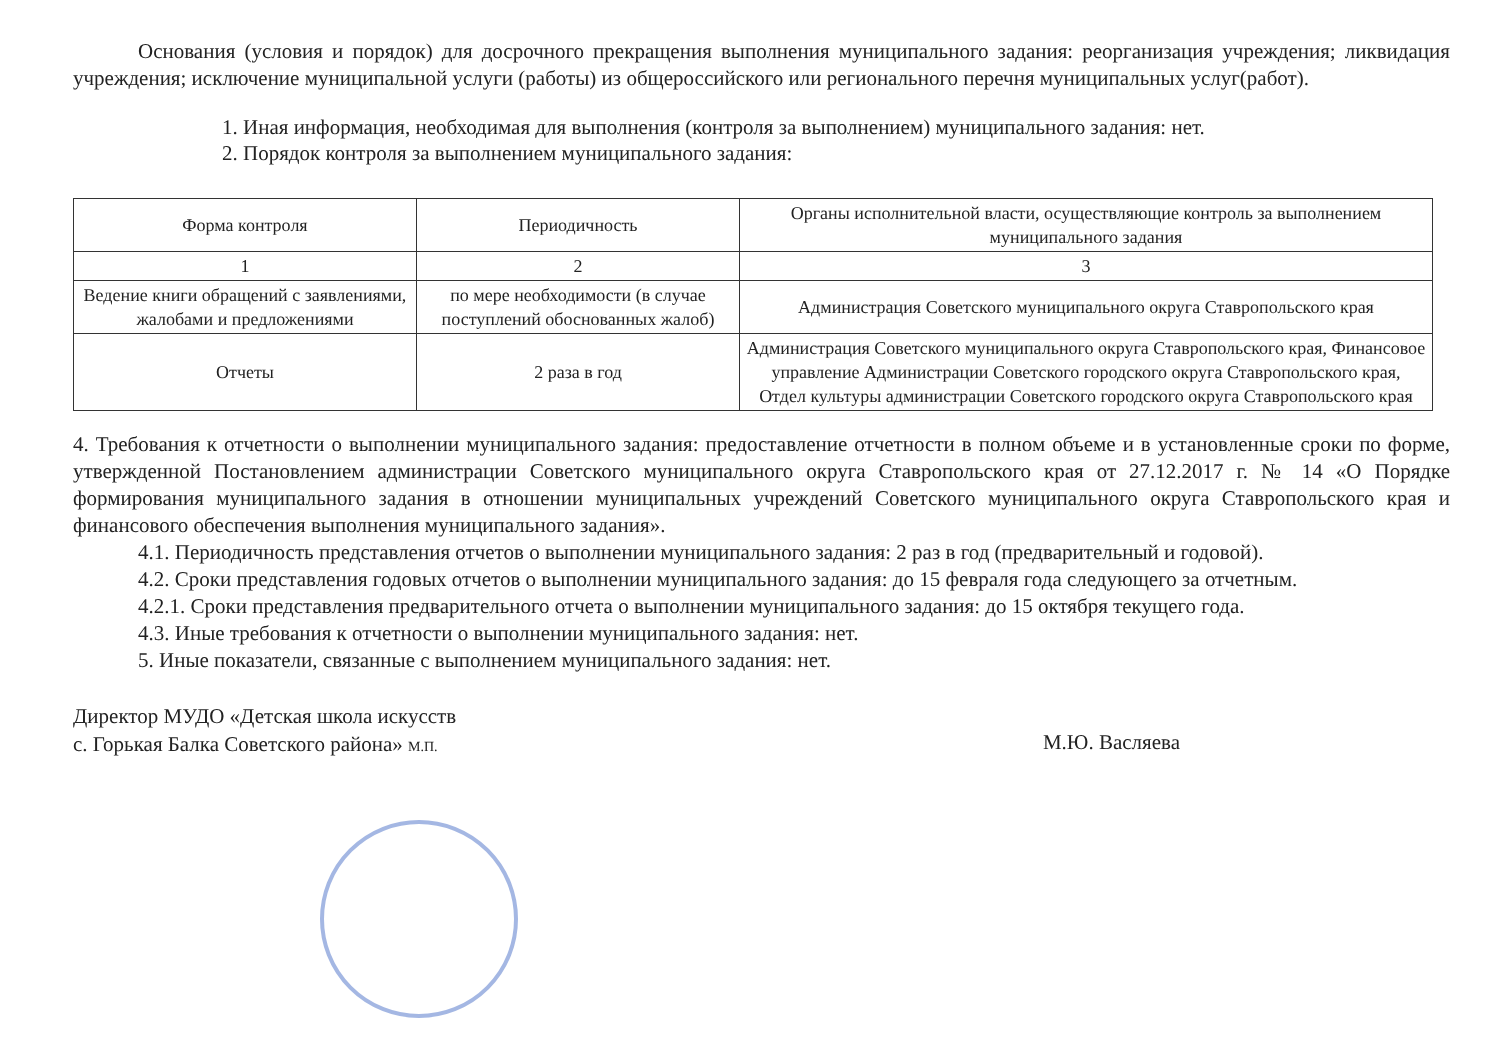Основания (условия и порядок) для досрочного прекращения выполнения муниципального задания: реорганизация учреждения; ликвидация учреждения; исключение муниципальной услуги (работы) из общероссийского или регионального перечня муниципальных услуг(работ).
1. Иная информация, необходимая для выполнения (контроля за выполнением) муниципального задания: нет.
2. Порядок контроля за выполнением муниципального задания:
| Форма контроля | Периодичность | Органы исполнительной власти, осуществляющие контроль за выполнением муниципального задания |
| 1 | 2 | 3 |
| Ведение книги обращений с заявлениями, жалобами и предложениями | по мере необходимости (в случае поступлений обоснованных жалоб) | Администрация Советского муниципального округа Ставропольского края |
| Отчеты | 2 раза в год | Администрация Советского муниципального округа Ставропольского края, Финансовое управление Администрации Советского городского округа Ставропольского края, Отдел культуры администрации Советского городского округа Ставропольского края |
4. Требования к отчетности о выполнении муниципального задания: предоставление отчетности в полном объеме и в установленные сроки по форме, утвержденной Постановлением администрации Советского муниципального округа Ставропольского края от 27.12.2017 г. № 14 «О Порядке формирования муниципального задания в отношении муниципальных учреждений Советского муниципального округа Ставропольского края и финансового обеспечения выполнения муниципального задания».
4.1. Периодичность представления отчетов о выполнении муниципального задания: 2 раз в год (предварительный и годовой).
4.2. Сроки представления годовых отчетов о выполнении муниципального задания: до 15 февраля года следующего за отчетным.
4.2.1. Сроки представления предварительного отчета о выполнении муниципального задания: до 15 октября текущего года.
4.3. Иные требования к отчетности о выполнении муниципального задания: нет.
5. Иные показатели, связанные с выполнением муниципального задания: нет.
Директор МУДО «Детская школа искусств
с. Горькая Балка Советского района» М.П.
М.Ю. Васляева